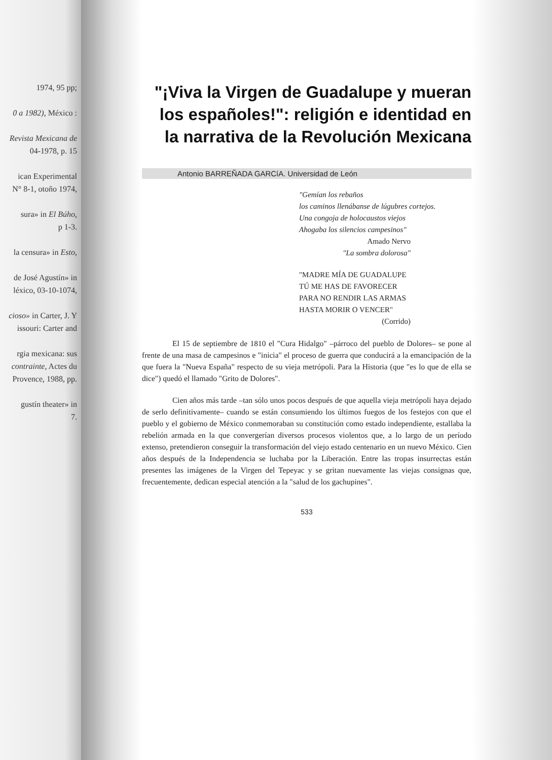1974, 95 pp;
0 a 1982), México :
Revista Mexicana de
04-1978, p. 15
ican Experimental
N° 8-1, otoño 1974,
sura» in El Búho,
p 1-3.
la censura» in Esto,
de José Agustín» in
léxico, 03-10-1074,
cioso» in Carter, J. Y
issouri: Carter and
rgia mexicana: sus
contrainte, Actes du
Provence, 1988, pp.
gustín theater» in
7.
"¡Viva la Virgen de Guadalupe y mueran los españoles!": religión e identidad en la narrativa de la Revolución Mexicana
Antonio BARREÑADA GARCíA. Universidad de León
"Gemían los rebaños
los caminos llenábanse de lúgubres cortejos.
Una congoja de holocaustos viejos
Ahogaba los silencios campesinos"
Amado Nervo
"La sombra dolorosa"
"MADRE MÍA DE GUADALUPE
TÚ ME HAS DE FAVORECER
PARA NO RENDIR LAS ARMAS
HASTA MORIR O VENCER"
(Corrido)
El 15 de septiembre de 1810 el "Cura Hidalgo" –párroco del pueblo de Dolores– se pone al frente de una masa de campesinos e "inicia" el proceso de guerra que conducirá a la emancipación de la que fuera la "Nueva España" respecto de su vieja metrópoli. Para la Historia (que "es lo que de ella se dice") quedó el llamado "Grito de Dolores".
Cien años más tarde –tan sólo unos pocos después de que aquella vieja metrópoli haya dejado de serlo definitivamente– cuando se están consumiendo los últimos fuegos de los festejos con que el pueblo y el gobierno de México conmemoraban su constitución como estado independiente, estallaba la rebelión armada en la que convergerían diversos procesos violentos que, a lo largo de un período extenso, pretendieron conseguir la transformación del viejo estado centenario en un nuevo México. Cien años después de la Independencia se luchaba por la Liberación. Entre las tropas insurrectas están presentes las imágenes de la Virgen del Tepeyac y se gritan nuevamente las viejas consignas que, frecuentemente, dedican especial atención a la "salud de los gachupines".
533